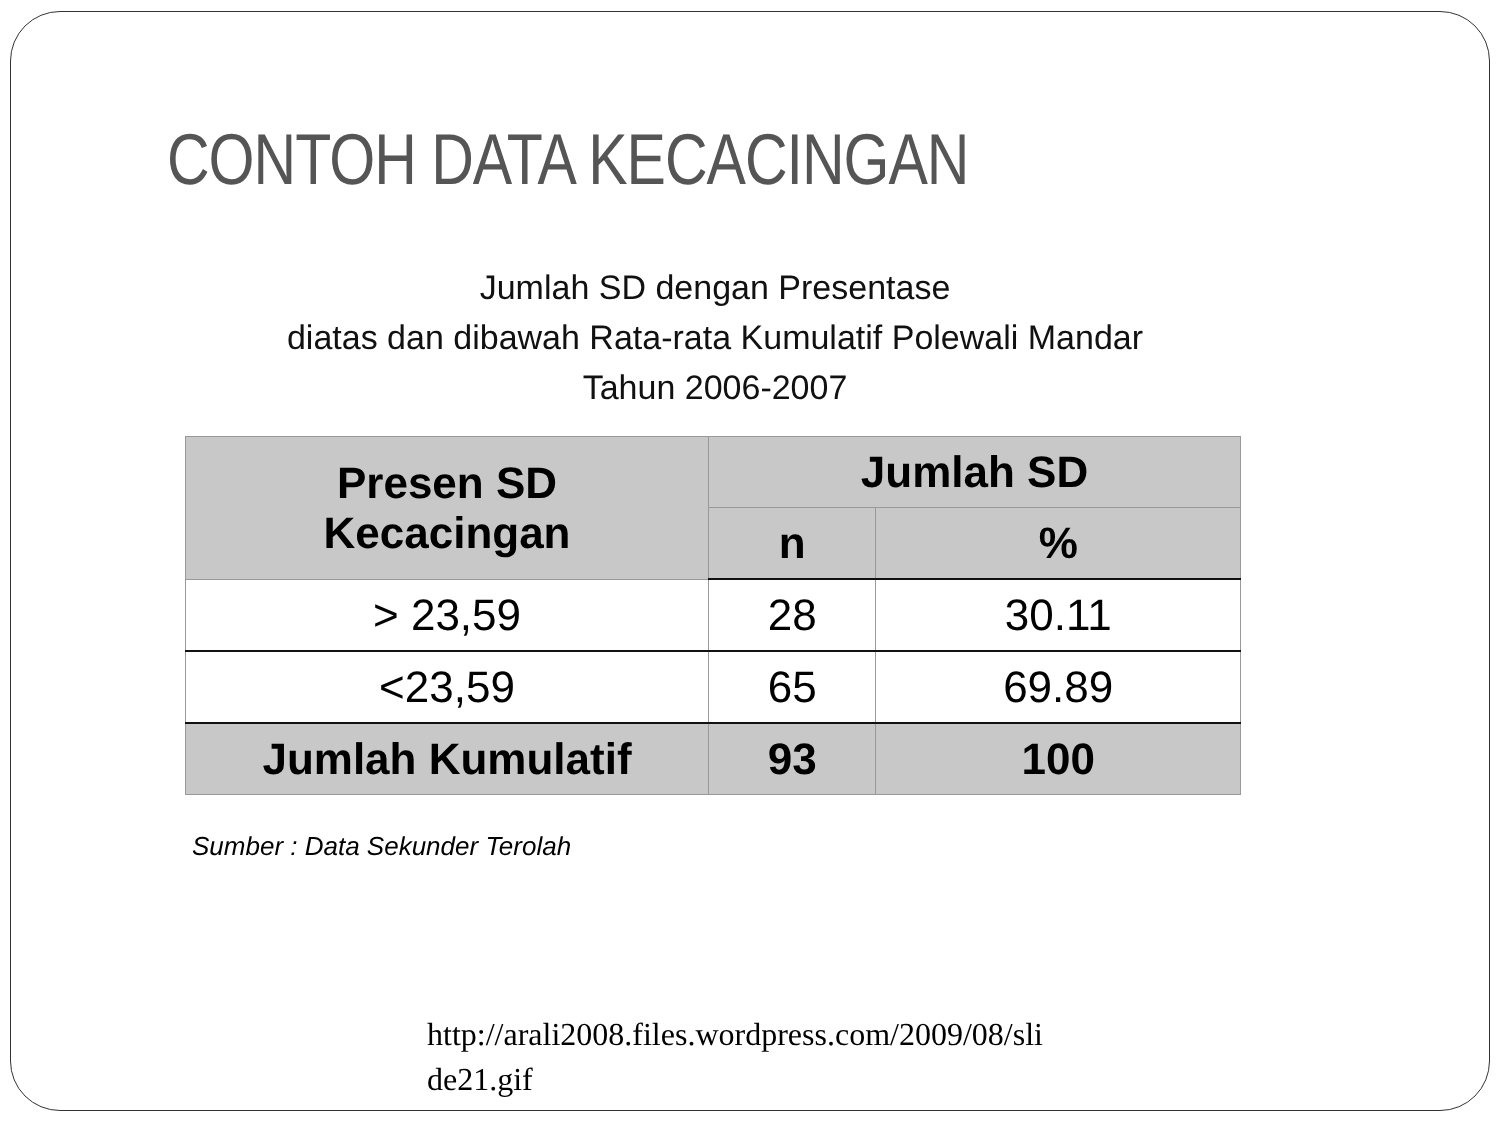CONTOH DATA KECACINGAN
Jumlah SD dengan Presentase
diatas dan dibawah Rata-rata Kumulatif Polewali Mandar
Tahun 2006-2007
| Presen SD Kecacingan | Jumlah SD | |
| --- | --- | --- |
| | n | % |
| > 23,59 | 28 | 30.11 |
| <23,59 | 65 | 69.89 |
| Jumlah Kumulatif | 93 | 100 |
Sumber : Data Sekunder Terolah
http://arali2008.files.wordpress.com/2009/08/sli de21.gif